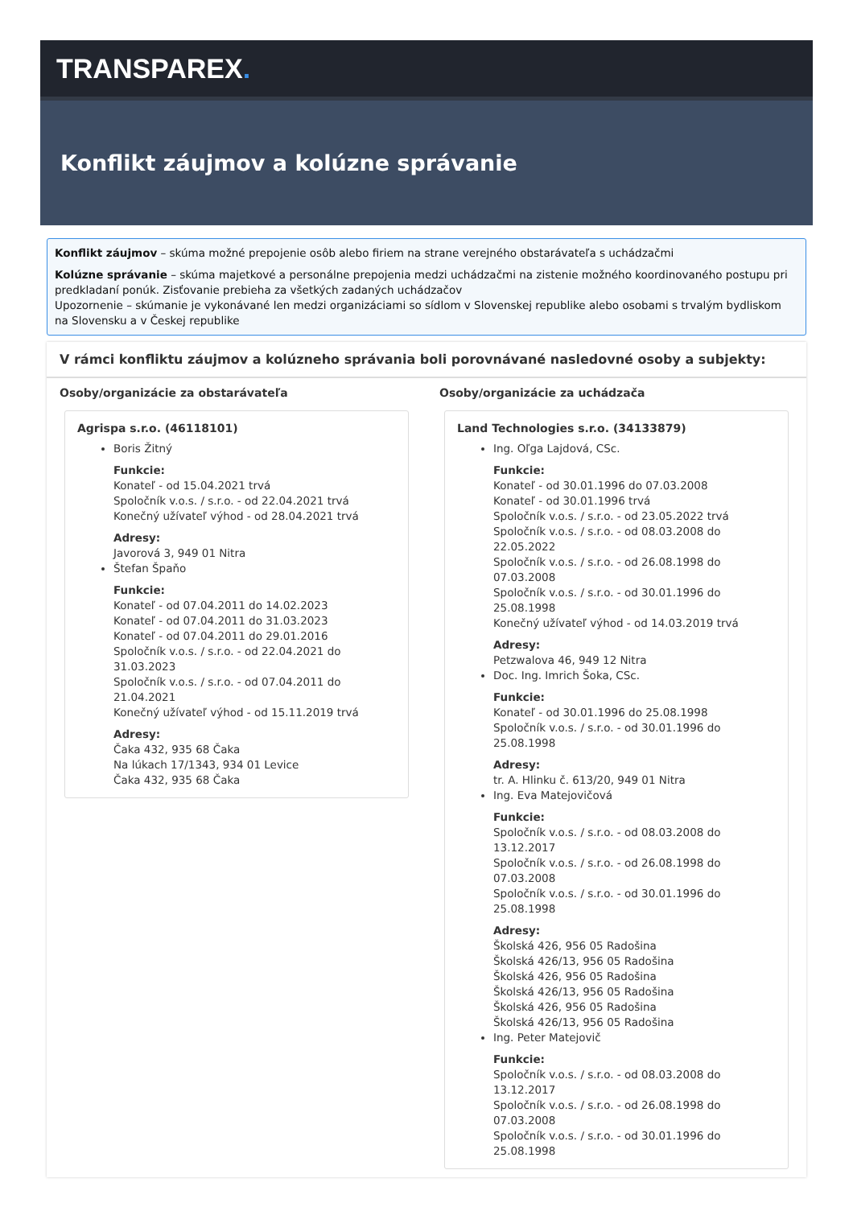TRANSPAREX.
Konflikt záujmov a kolúzne správanie
Konflikt záujmov – skúma možné prepojenie osôb alebo firiem na strane verejného obstarávateľa s uchádzačmi
Kolúzne správanie – skúma majetkové a personálne prepojenia medzi uchádzačmi na zistenie možného koordinovaného postupu pri predkladaní ponúk. Zisťovanie prebieha za všetkých zadaných uchádzačov
Upozornenie – skúmanie je vykonávané len medzi organizáciami so sídlom v Slovenskej republike alebo osobami s trvalým bydliskom na Slovensku a v Českej republike
V rámci konfliktu záujmov a kolúzneho správania boli porovnávané nasledovné osoby a subjekty:
Osoby/organizácie za obstarávateľa
Agrispa s.r.o. (46118101)
Boris Žitný
Funkcie:
Konateľ - od 15.04.2021 trvá
Spoločník v.o.s. / s.r.o. - od 22.04.2021 trvá
Konečný užívateľ výhod - od 28.04.2021 trvá
Adresy:
Javorová 3, 949 01 Nitra
Štefan Špaňo
Funkcie:
Konateľ - od 07.04.2011 do 14.02.2023
Konateľ - od 07.04.2011 do 31.03.2023
Konateľ - od 07.04.2011 do 29.01.2016
Spoločník v.o.s. / s.r.o. - od 22.04.2021 do 31.03.2023
Spoločník v.o.s. / s.r.o. - od 07.04.2011 do 21.04.2021
Konečný užívateľ výhod - od 15.11.2019 trvá
Adresy:
Čaka 432, 935 68 Čaka
Na lúkach 17/1343, 934 01 Levice
Čaka 432, 935 68 Čaka
Osoby/organizácie za uchádzača
Land Technologies s.r.o. (34133879)
Ing. Oľga Lajdová, CSc.
Funkcie:
Konateľ - od 30.01.1996 do 07.03.2008
Konateľ - od 30.01.1996 trvá
Spoločník v.o.s. / s.r.o. - od 23.05.2022 trvá
Spoločník v.o.s. / s.r.o. - od 08.03.2008 do 22.05.2022
Spoločník v.o.s. / s.r.o. - od 26.08.1998 do 07.03.2008
Spoločník v.o.s. / s.r.o. - od 30.01.1996 do 25.08.1998
Konečný užívateľ výhod - od 14.03.2019 trvá
Adresy:
Petzwalova 46, 949 12 Nitra
Doc. Ing. Imrich Šoka, CSc.
Funkcie:
Konateľ - od 30.01.1996 do 25.08.1998
Spoločník v.o.s. / s.r.o. - od 30.01.1996 do 25.08.1998
Adresy:
tr. A. Hlinku č. 613/20, 949 01 Nitra
Ing. Eva Matejovičová
Funkcie:
Spoločník v.o.s. / s.r.o. - od 08.03.2008 do 13.12.2017
Spoločník v.o.s. / s.r.o. - od 26.08.1998 do 07.03.2008
Spoločník v.o.s. / s.r.o. - od 30.01.1996 do 25.08.1998
Adresy:
Školská 426, 956 05 Radošina
Školská 426/13, 956 05 Radošina
Školská 426, 956 05 Radošina
Školská 426/13, 956 05 Radošina
Školská 426, 956 05 Radošina
Školská 426/13, 956 05 Radošina
Ing. Peter Matejovič
Funkcie:
Spoločník v.o.s. / s.r.o. - od 08.03.2008 do 13.12.2017
Spoločník v.o.s. / s.r.o. - od 26.08.1998 do 07.03.2008
Spoločník v.o.s. / s.r.o. - od 30.01.1996 do 25.08.1998